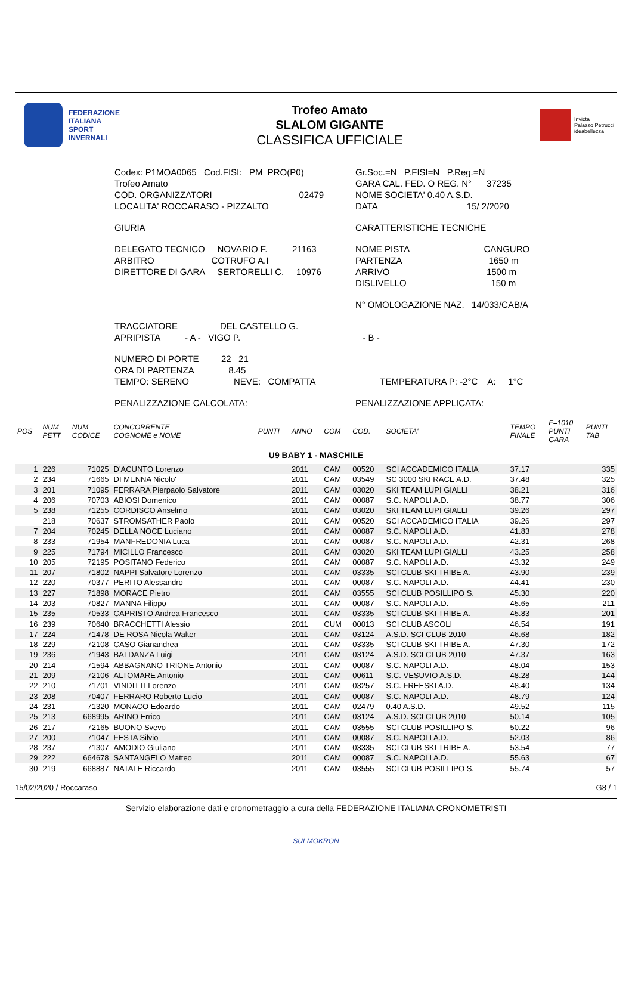FEDERAZIONE
ITALIANA
SPORT
INVERNALI
Trofeo Amato
SLALOM GIGANTE
CLASSIFICA UFFICIALE
Invicta
Palazzo Petrucci
ideabellezza
| Codex: P1MOA0065 Cod.FISI: PM_PRO(P0) | Gr.Soc.=N P.FISI=N P.Reg.=N |
| Trofeo Amato | GARA CAL. FED. O REG. N° 37235 |
| COD. ORGANIZZATORI 02479 | NOME SOCIETA' 0.40 A.S.D. |
| LOCALITA' ROCCARASO - PIZZALTO | DATA 15/ 2/2020 |
| GIURIA | CARATTERISTICHE TECNICHE |
| DELEGATO TECNICO NOVARIO F. 21163 | NOME PISTA CANGURO |
| ARBITRO COTRUFO A.I | PARTENZA 1650 m |
| DIRETTORE DI GARA SERTORELLI C. 10976 | ARRIVO 1500 m |
| | DISLIVELLO 150 m |
| | N° OMOLOGAZIONE NAZ. 14/033/CAB/A |
| TRACCIATORE DEL CASTELLO G. | |
| APRIPISTA - A - VIGO P. | - B - |
| NUMERO DI PORTE 22 21 | |
| ORA DI PARTENZA 8.45 | |
| TEMPO: SERENO NEVE: COMPATTA | TEMPERATURA P: -2°C A: 1°C |
| PENALIZZAZIONE CALCOLATA: | PENALIZZAZIONE APPLICATA: |
| POS | NUM PETT | NUM CODICE | CONCORRENTE COGNOME e NOME | PUNTI | ANNO | COM | COD. | SOCIETA' | TEMPO FINALE | F=1010 PUNTI GARA | PUNTI TAB |
| --- | --- | --- | --- | --- | --- | --- | --- | --- | --- | --- | --- |
| U9 BABY 1 - MASCHILE | | | | | | | | | | | |
| 1 | 226 | 71025 | D'ACUNTO Lorenzo | | 2011 | CAM | 00520 | SCI ACCADEMICO ITALIA | 37.17 | | 335 |
| 2 | 234 | 71665 | DI MENNA Nicolo' | | 2011 | CAM | 03549 | SC 3000 SKI RACE A.D. | 37.48 | | 325 |
| 3 | 201 | 71095 | FERRARA Pierpaolo Salvatore | | 2011 | CAM | 03020 | SKI TEAM LUPI GIALLI | 38.21 | | 316 |
| 4 | 206 | 70703 | ABIOSI Domenico | | 2011 | CAM | 00087 | S.C. NAPOLI A.D. | 38.77 | | 306 |
| 5 | 238 | 71255 | CORDISCO Anselmo | | 2011 | CAM | 03020 | SKI TEAM LUPI GIALLI | 39.26 | | 297 |
| | 218 | 70637 | STROMSATHER Paolo | | 2011 | CAM | 00520 | SCI ACCADEMICO ITALIA | 39.26 | | 297 |
| 7 | 204 | 70245 | DELLA NOCE Luciano | | 2011 | CAM | 00087 | S.C. NAPOLI A.D. | 41.83 | | 278 |
| 8 | 233 | 71954 | MANFREDONIA Luca | | 2011 | CAM | 00087 | S.C. NAPOLI A.D. | 42.31 | | 268 |
| 9 | 225 | 71794 | MICILLO Francesco | | 2011 | CAM | 03020 | SKI TEAM LUPI GIALLI | 43.25 | | 258 |
| 10 | 205 | 72195 | POSITANO Federico | | 2011 | CAM | 00087 | S.C. NAPOLI A.D. | 43.32 | | 249 |
| 11 | 207 | 71802 | NAPPI Salvatore Lorenzo | | 2011 | CAM | 03335 | SCI CLUB SKI TRIBE A. | 43.90 | | 239 |
| 12 | 220 | 70377 | PERITO Alessandro | | 2011 | CAM | 00087 | S.C. NAPOLI A.D. | 44.41 | | 230 |
| 13 | 227 | 71898 | MORACE Pietro | | 2011 | CAM | 03555 | SCI CLUB POSILLIPO S. | 45.30 | | 220 |
| 14 | 203 | 70827 | MANNA Filippo | | 2011 | CAM | 00087 | S.C. NAPOLI A.D. | 45.65 | | 211 |
| 15 | 235 | 70533 | CAPRISTO Andrea Francesco | | 2011 | CAM | 03335 | SCI CLUB SKI TRIBE A. | 45.83 | | 201 |
| 16 | 239 | 70640 | BRACCHETTI Alessio | | 2011 | CUM | 00013 | SCI CLUB ASCOLI | 46.54 | | 191 |
| 17 | 224 | 71478 | DE ROSA Nicola Walter | | 2011 | CAM | 03124 | A.S.D. SCI CLUB 2010 | 46.68 | | 182 |
| 18 | 229 | 72108 | CASO Gianandrea | | 2011 | CAM | 03335 | SCI CLUB SKI TRIBE A. | 47.30 | | 172 |
| 19 | 236 | 71943 | BALDANZA Luigi | | 2011 | CAM | 03124 | A.S.D. SCI CLUB 2010 | 47.37 | | 163 |
| 20 | 214 | 71594 | ABBAGNANO TRIONE Antonio | | 2011 | CAM | 00087 | S.C. NAPOLI A.D. | 48.04 | | 153 |
| 21 | 209 | 72106 | ALTOMARE Antonio | | 2011 | CAM | 00611 | S.C. VESUVIO A.S.D. | 48.28 | | 144 |
| 22 | 210 | 71701 | VINDITTI Lorenzo | | 2011 | CAM | 03257 | S.C. FREESKI A.D. | 48.40 | | 134 |
| 23 | 208 | 70407 | FERRARO Roberto Lucio | | 2011 | CAM | 00087 | S.C. NAPOLI A.D. | 48.79 | | 124 |
| 24 | 231 | 71320 | MONACO Edoardo | | 2011 | CAM | 02479 | 0.40 A.S.D. | 49.52 | | 115 |
| 25 | 213 | 668995 | ARINO Errico | | 2011 | CAM | 03124 | A.S.D. SCI CLUB 2010 | 50.14 | | 105 |
| 26 | 217 | 72165 | BUONO Svevo | | 2011 | CAM | 03555 | SCI CLUB POSILLIPO S. | 50.22 | | 96 |
| 27 | 200 | 71047 | FESTA Silvio | | 2011 | CAM | 00087 | S.C. NAPOLI A.D. | 52.03 | | 86 |
| 28 | 237 | 71307 | AMODIO Giuliano | | 2011 | CAM | 03335 | SCI CLUB SKI TRIBE A. | 53.54 | | 77 |
| 29 | 222 | 664678 | SANTANGELO Matteo | | 2011 | CAM | 00087 | S.C. NAPOLI A.D. | 55.63 | | 67 |
| 30 | 219 | 668887 | NATALE Riccardo | | 2011 | CAM | 03555 | SCI CLUB POSILLIPO S. | 55.74 | | 57 |
15/02/2020 / Roccaraso G8 / 1
Servizio elaborazione dati e cronometraggio a cura della FEDERAZIONE ITALIANA CRONOMETRISTI
SULMOKRON